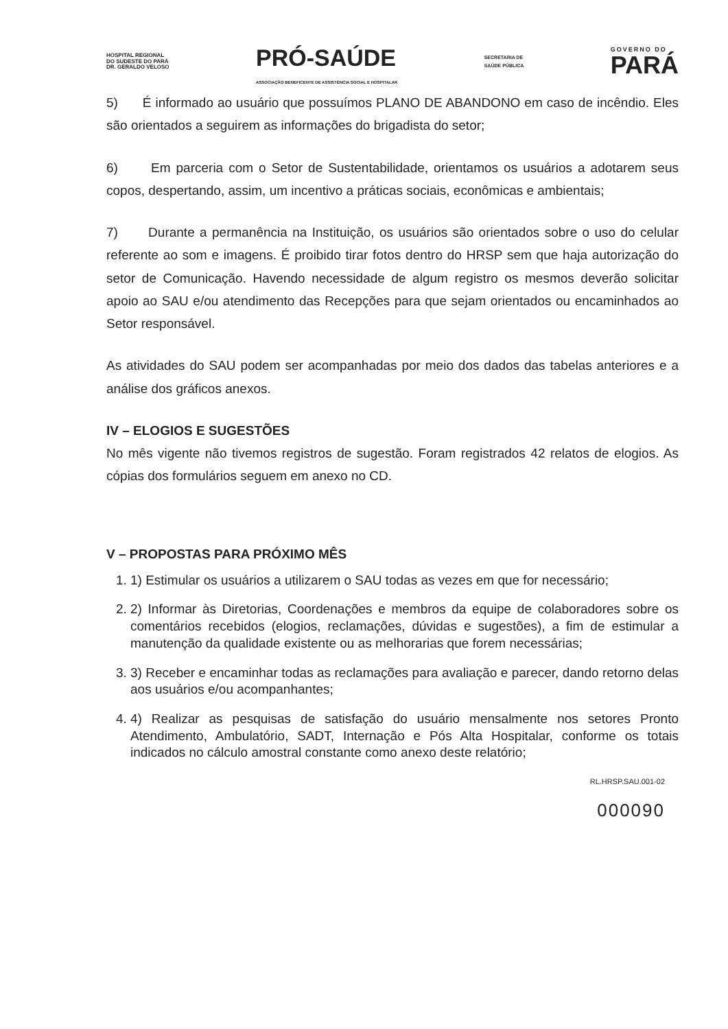HOSPITAL REGIONAL
DO SUDESTE DO PARÁ
DR. GERALDO VELOSO
PRÓ-SAÚDE
ASSOCIAÇÃO BENEFICENTE DE ASSISTÊNCIA SOCIAL E HOSPITALAR
SECRETARIA DE
SAÚDE PÚBLICA
GOVERNO DO
PARÁ
5) É informado ao usuário que possuímos PLANO DE ABANDONO em caso de incêndio. Eles são orientados a seguirem as informações do brigadista do setor;
6) Em parceria com o Setor de Sustentabilidade, orientamos os usuários a adotarem seus copos, despertando, assim, um incentivo a práticas sociais, econômicas e ambientais;
7) Durante a permanência na Instituição, os usuários são orientados sobre o uso do celular referente ao som e imagens. É proibido tirar fotos dentro do HRSP sem que haja autorização do setor de Comunicação. Havendo necessidade de algum registro os mesmos deverão solicitar apoio ao SAU e/ou atendimento das Recepções para que sejam orientados ou encaminhados ao Setor responsável.
As atividades do SAU podem ser acompanhadas por meio dos dados das tabelas anteriores e a análise dos gráficos anexos.
IV – ELOGIOS E SUGESTÕES
No mês vigente não tivemos registros de sugestão. Foram registrados 42 relatos de elogios. As cópias dos formulários seguem em anexo no CD.
V – PROPOSTAS PARA PRÓXIMO MÊS
1. 1) Estimular os usuários a utilizarem o SAU todas as vezes em que for necessário;
2. 2) Informar às Diretorias, Coordenações e membros da equipe de colaboradores sobre os comentários recebidos (elogios, reclamações, dúvidas e sugestões), a fim de estimular a manutenção da qualidade existente ou as melhorarias que forem necessárias;
3. 3) Receber e encaminhar todas as reclamações para avaliação e parecer, dando retorno delas aos usuários e/ou acompanhantes;
4. 4) Realizar as pesquisas de satisfação do usuário mensalmente nos setores Pronto Atendimento, Ambulatório, SADT, Internação e Pós Alta Hospitalar, conforme os totais indicados no cálculo amostral constante como anexo deste relatório;
RL.HRSP.SAU.001-02
000090